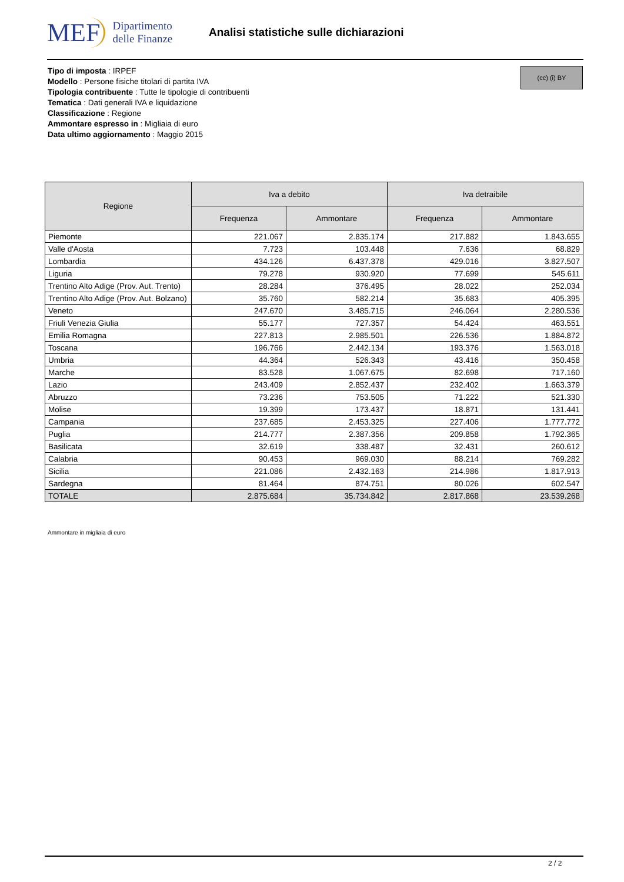MEF Dipartimento
delle Finanze
Analisi statistiche sulle dichiarazioni
Tipo di imposta : IRPEF
Modello : Persone fisiche titolari di partita IVA
Tipologia contribuente : Tutte le tipologie di contribuenti
Tematica : Dati generali IVA e liquidazione
Classificazione : Regione
Ammontare espresso in : Migliaia di euro
Data ultimo aggiornamento : Maggio 2015
(cc) (i) BY
| Regione | Iva a debito | | Iva detraibile | |
| --- | --- | --- | --- | --- |
| | Frequenza | Ammontare | Frequenza | Ammontare |
| Piemonte | 221.067 | 2.835.174 | 217.882 | 1.843.655 |
| Valle d'Aosta | 7.723 | 103.448 | 7.636 | 68.829 |
| Lombardia | 434.126 | 6.437.378 | 429.016 | 3.827.507 |
| Liguria | 79.278 | 930.920 | 77.699 | 545.611 |
| Trentino Alto Adige (Prov. Aut. Trento) | 28.284 | 376.495 | 28.022 | 252.034 |
| Trentino Alto Adige (Prov. Aut. Bolzano) | 35.760 | 582.214 | 35.683 | 405.395 |
| Veneto | 247.670 | 3.485.715 | 246.064 | 2.280.536 |
| Friuli Venezia Giulia | 55.177 | 727.357 | 54.424 | 463.551 |
| Emilia Romagna | 227.813 | 2.985.501 | 226.536 | 1.884.872 |
| Toscana | 196.766 | 2.442.134 | 193.376 | 1.563.018 |
| Umbria | 44.364 | 526.343 | 43.416 | 350.458 |
| Marche | 83.528 | 1.067.675 | 82.698 | 717.160 |
| Lazio | 243.409 | 2.852.437 | 232.402 | 1.663.379 |
| Abruzzo | 73.236 | 753.505 | 71.222 | 521.330 |
| Molise | 19.399 | 173.437 | 18.871 | 131.441 |
| Campania | 237.685 | 2.453.325 | 227.406 | 1.777.772 |
| Puglia | 214.777 | 2.387.356 | 209.858 | 1.792.365 |
| Basilicata | 32.619 | 338.487 | 32.431 | 260.612 |
| Calabria | 90.453 | 969.030 | 88.214 | 769.282 |
| Sicilia | 221.086 | 2.432.163 | 214.986 | 1.817.913 |
| Sardegna | 81.464 | 874.751 | 80.026 | 602.547 |
| TOTALE | 2.875.684 | 35.734.842 | 2.817.868 | 23.539.268 |
Ammontare in migliaia di euro
2 / 2